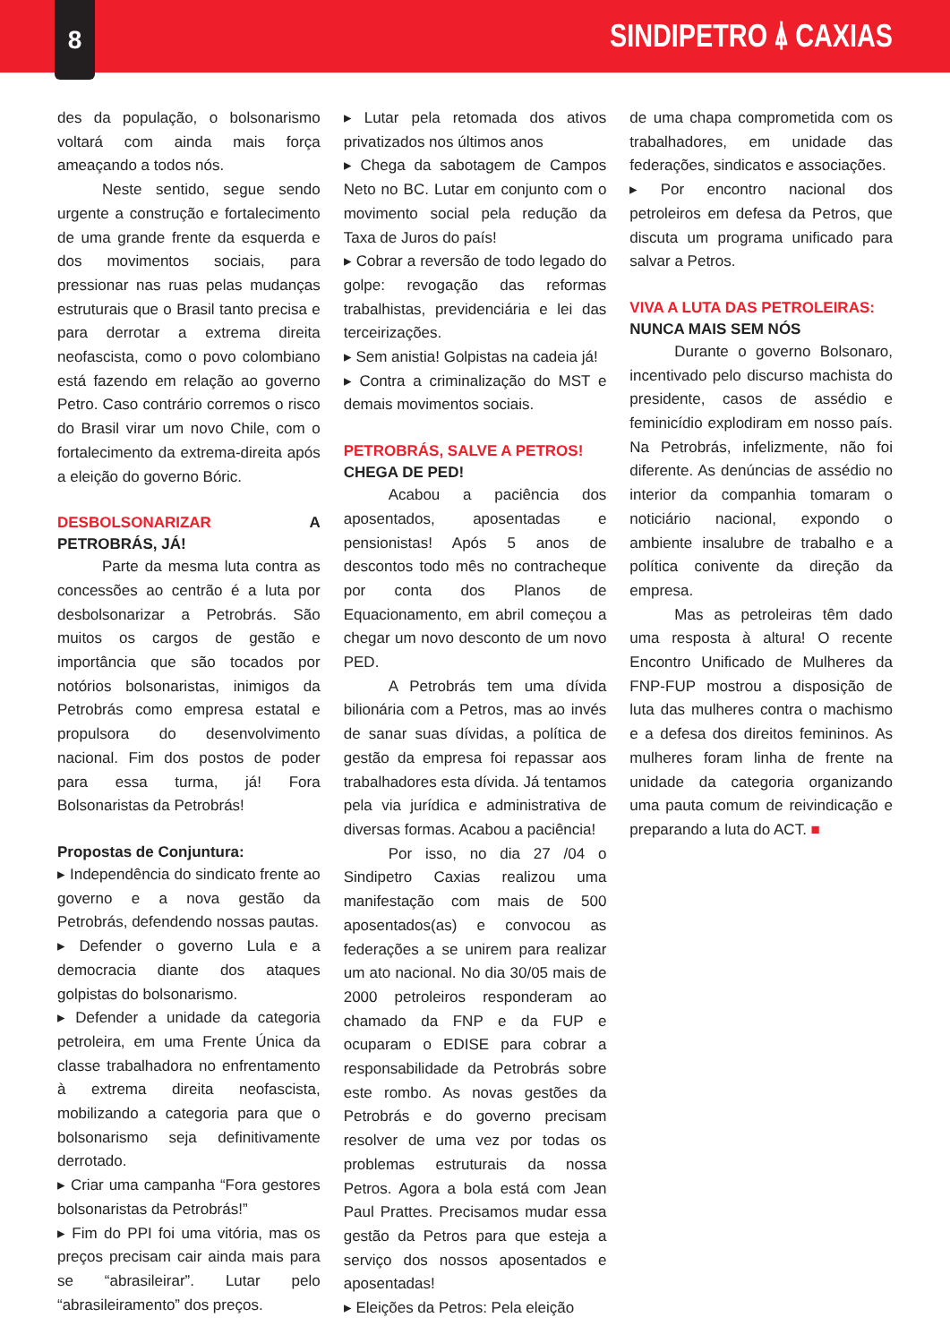8
SINDIPETRO ⍋ CAXIAS
des da população, o bolsonarismo voltará com ainda mais força ameaçando a todos nós.
Neste sentido, segue sendo urgente a construção e fortalecimento de uma grande frente da esquerda e dos movimentos sociais, para pressionar nas ruas pelas mudanças estruturais que o Brasil tanto precisa e para derrotar a extrema direita neofascista, como o povo colombiano está fazendo em relação ao governo Petro. Caso contrário corremos o risco do Brasil virar um novo Chile, com o fortalecimento da extrema-direita após a eleição do governo Bóric.
DESBOLSONARIZAR A PETROBRÁS, JÁ!
Parte da mesma luta contra as concessões ao centrão é a luta por desbolsonarizar a Petrobrás. São muitos os cargos de gestão e importância que são tocados por notórios bolsonaristas, inimigos da Petrobrás como empresa estatal e propulsora do desenvolvimento nacional. Fim dos postos de poder para essa turma, já! Fora Bolsonaristas da Petrobrás!
Propostas de Conjuntura:
▸ Independência do sindicato frente ao governo e a nova gestão da Petrobrás, defendendo nossas pautas.
▸ Defender o governo Lula e a democracia diante dos ataques golpistas do bolsonarismo.
▸ Defender a unidade da categoria petroleira, em uma Frente Única da classe trabalhadora no enfrentamento à extrema direita neofascista, mobilizando a categoria para que o bolsonarismo seja definitivamente derrotado.
▸ Criar uma campanha “Fora gestores bolsonaristas da Petrobrás!”
▸ Fim do PPI foi uma vitória, mas os preços precisam cair ainda mais para se “abrasileirar”. Lutar pelo “abrasileiramento” dos preços.
▸ Lutar pela retomada dos ativos privatizados nos últimos anos
▸ Chega da sabotagem de Campos Neto no BC. Lutar em conjunto com o movimento social pela redução da Taxa de Juros do país!
▸ Cobrar a reversão de todo legado do golpe: revogação das reformas trabalhistas, previdenciária e lei das terceirizações.
▸ Sem anistia! Golpistas na cadeia já!
▸ Contra a criminalização do MST e demais movimentos sociais.
PETROBRÁS, SALVE A PETROS!
CHEGA DE PED!
Acabou a paciência dos aposentados, aposentadas e pensionistas! Após 5 anos de descontos todo mês no contracheque por conta dos Planos de Equacionamento, em abril começou a chegar um novo desconto de um novo PED.
A Petrobrás tem uma dívida bilionária com a Petros, mas ao invés de sanar suas dívidas, a política de gestão da empresa foi repassar aos trabalhadores esta dívida. Já tentamos pela via jurídica e administrativa de diversas formas. Acabou a paciência!
Por isso, no dia 27 /04 o Sindipetro Caxias realizou uma manifestação com mais de 500 aposentados(as) e convocou as federações a se unirem para realizar um ato nacional. No dia 30/05 mais de 2000 petroleiros responderam ao chamado da FNP e da FUP e ocuparam o EDISE para cobrar a responsabilidade da Petrobrás sobre este rombo. As novas gestões da Petrobrás e do governo precisam resolver de uma vez por todas os problemas estruturais da nossa Petros. Agora a bola está com Jean Paul Prattes. Precisamos mudar essa gestão da Petros para que esteja a serviço dos nossos aposentados e aposentadas!
▸ Eleições da Petros: Pela eleição
de uma chapa comprometida com os trabalhadores, em unidade das federações, sindicatos e associações.
▸ Por encontro nacional dos petroleiros em defesa da Petros, que discuta um programa unificado para salvar a Petros.
VIVA A LUTA DAS PETROLEIRAS:
NUNCA MAIS SEM NÓS
Durante o governo Bolsonaro, incentivado pelo discurso machista do presidente, casos de assédio e feminicídio explodiram em nosso país. Na Petrobrás, infelizmente, não foi diferente. As denúncias de assédio no interior da companhia tomaram o noticiário nacional, expondo o ambiente insalubre de trabalho e a política conivente da direção da empresa.
Mas as petroleiras têm dado uma resposta à altura! O recente Encontro Unificado de Mulheres da FNP-FUP mostrou a disposição de luta das mulheres contra o machismo e a defesa dos direitos femininos. As mulheres foram linha de frente na unidade da categoria organizando uma pauta comum de reivindicação e preparando a luta do ACT. ■